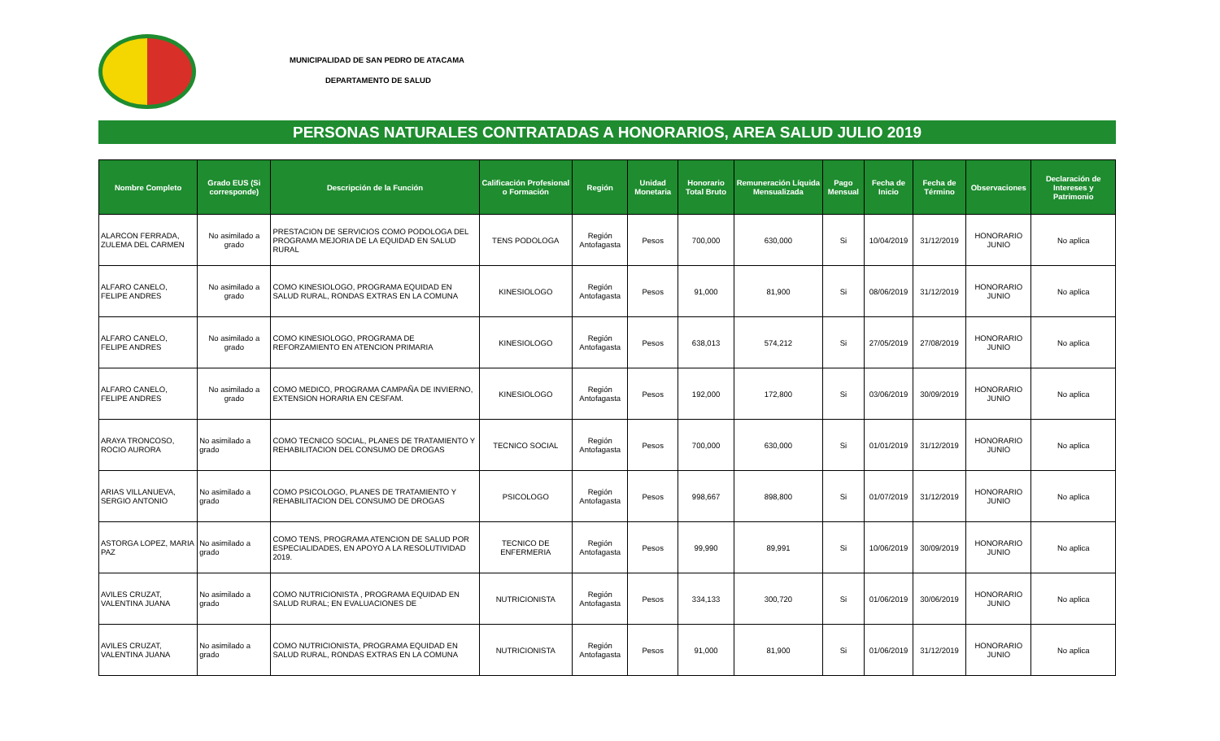MUNICIPALIDAD DE SAN PEDRO DE ATACAMA
DEPARTAMENTO DE SALUD
PERSONAS NATURALES CONTRATADAS A HONORARIOS, AREA SALUD JULIO 2019
| Nombre Completo | Grado EUS (Si corresponde) | Descripción de la Función | Calificación Profesional o Formación | Región | Unidad Monetaria | Honorario Total Bruto | Remuneración Líquida Mensualizada | Pago Mensual | Fecha de Inicio | Fecha de Término | Observaciones | Declaración de Intereses y Patrimonio |
| --- | --- | --- | --- | --- | --- | --- | --- | --- | --- | --- | --- | --- |
| ALARCON FERRADA, ZULEMA DEL CARMEN | No asimilado a grado | PRESTACION DE SERVICIOS COMO PODOLOGA DEL PROGRAMA MEJORIA DE LA EQUIDAD EN SALUD RURAL | TENS PODOLOGA | Región Antofagasta | Pesos | 700,000 | 630,000 | Si | 10/04/2019 | 31/12/2019 | HONORARIO JUNIO | No aplica |
| ALFARO CANELO, FELIPE ANDRES | No asimilado a grado | COMO KINESIOLOGO, PROGRAMA EQUIDAD EN SALUD RURAL, RONDAS EXTRAS EN LA COMUNA | KINESIOLOGO | Región Antofagasta | Pesos | 91,000 | 81,900 | Si | 08/06/2019 | 31/12/2019 | HONORARIO JUNIO | No aplica |
| ALFARO CANELO, FELIPE ANDRES | No asimilado a grado | COMO KINESIOLOGO, PROGRAMA DE REFORZAMIENTO EN ATENCION PRIMARIA | KINESIOLOGO | Región Antofagasta | Pesos | 638,013 | 574,212 | Si | 27/05/2019 | 27/08/2019 | HONORARIO JUNIO | No aplica |
| ALFARO CANELO, FELIPE ANDRES | No asimilado a grado | COMO MEDICO, PROGRAMA CAMPAÑA DE INVIERNO, EXTENSION HORARIA EN CESFAM. | KINESIOLOGO | Región Antofagasta | Pesos | 192,000 | 172,800 | Si | 03/06/2019 | 30/09/2019 | HONORARIO JUNIO | No aplica |
| ARAYA TRONCOSO, ROCIO AURORA | No asimilado a grado | COMO TECNICO SOCIAL, PLANES DE TRATAMIENTO Y REHABILITACION DEL CONSUMO DE DROGAS | TECNICO SOCIAL | Región Antofagasta | Pesos | 700,000 | 630,000 | Si | 01/01/2019 | 31/12/2019 | HONORARIO JUNIO | No aplica |
| ARIAS VILLANUEVA, SERGIO ANTONIO | No asimilado a grado | COMO PSICOLOGO, PLANES DE TRATAMIENTO Y REHABILITACION DEL CONSUMO DE DROGAS | PSICOLOGO | Región Antofagasta | Pesos | 998,667 | 898,800 | Si | 01/07/2019 | 31/12/2019 | HONORARIO JUNIO | No aplica |
| ASTORGA LOPEZ, MARIA PAZ | No asimilado a grado | COMO TENS, PROGRAMA ATENCION DE SALUD POR ESPECIALIDADES, EN APOYO A LA RESOLUTIVIDAD 2019. | TECNICO DE ENFERMERIA | Región Antofagasta | Pesos | 99,990 | 89,991 | Si | 10/06/2019 | 30/09/2019 | HONORARIO JUNIO | No aplica |
| AVILES CRUZAT, VALENTINA JUANA | No asimilado a grado | COMO NUTRICIONISTA , PROGRAMA EQUIDAD EN SALUD RURAL; EN EVALUACIONES DE | NUTRICIONISTA | Región Antofagasta | Pesos | 334,133 | 300,720 | Si | 01/06/2019 | 30/06/2019 | HONORARIO JUNIO | No aplica |
| AVILES CRUZAT, VALENTINA JUANA | No asimilado a grado | COMO NUTRICIONISTA, PROGRAMA EQUIDAD EN SALUD RURAL, RONDAS EXTRAS EN LA COMUNA | NUTRICIONISTA | Región Antofagasta | Pesos | 91,000 | 81,900 | Si | 01/06/2019 | 31/12/2019 | HONORARIO JUNIO | No aplica |